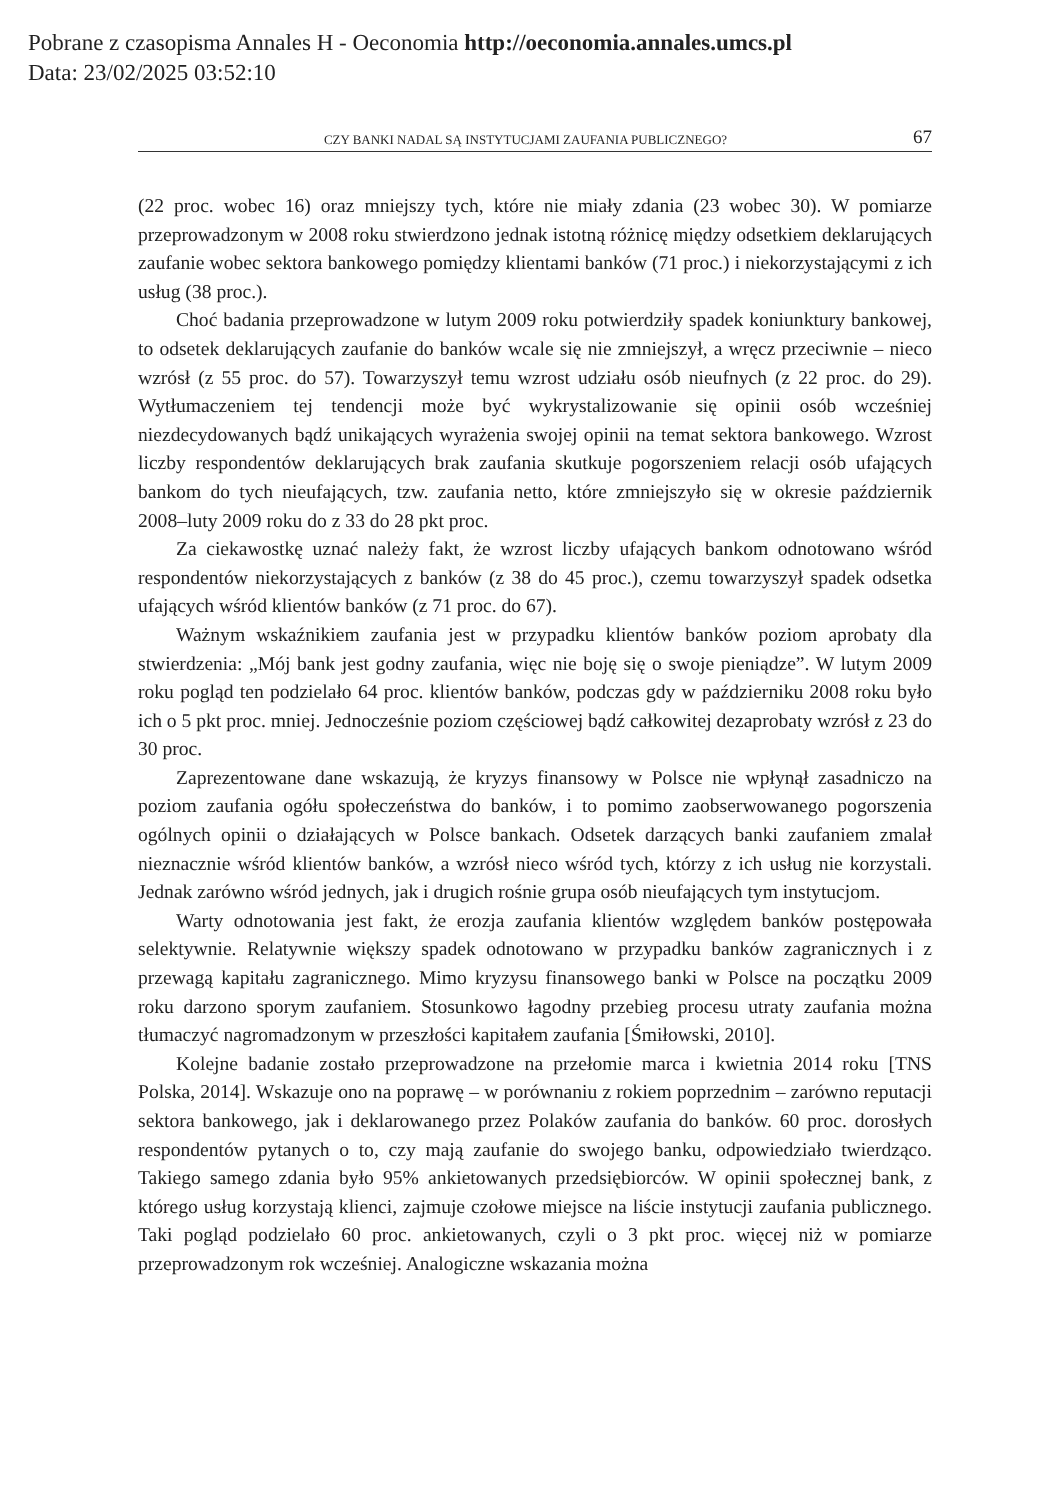Pobrane z czasopisma Annales H - Oeconomia http://oeconomia.annales.umcs.pl
Data: 23/02/2025 03:52:10
CZY BANKI NADAL SĄ INSTYTUCJAMI ZAUFANIA PUBLICZNEGO? 67
(22 proc. wobec 16) oraz mniejszy tych, które nie miały zdania (23 wobec 30). W pomiarze przeprowadzonym w 2008 roku stwierdzono jednak istotną różnicę między odsetkiem deklarujących zaufanie wobec sektora bankowego pomiędzy klientami banków (71 proc.) i niekorzystającymi z ich usług (38 proc.).
Choć badania przeprowadzone w lutym 2009 roku potwierdziły spadek koniunktury bankowej, to odsetek deklarujących zaufanie do banków wcale się nie zmniejszył, a wręcz przeciwnie – nieco wzrósł (z 55 proc. do 57). Towarzyszył temu wzrost udziału osób nieufnych (z 22 proc. do 29). Wytłumaczeniem tej tendencji może być wykrystalizowanie się opinii osób wcześniej niezdecydowanych bądź unikających wyrażenia swojej opinii na temat sektora bankowego. Wzrost liczby respondentów deklarujących brak zaufania skutkuje pogorszeniem relacji osób ufających bankom do tych nieufających, tzw. zaufania netto, które zmniejszyło się w okresie październik 2008–luty 2009 roku do z 33 do 28 pkt proc.
Za ciekawostkę uznać należy fakt, że wzrost liczby ufających bankom odnotowano wśród respondentów niekorzystających z banków (z 38 do 45 proc.), czemu towarzyszył spadek odsetka ufających wśród klientów banków (z 71 proc. do 67).
Ważnym wskaźnikiem zaufania jest w przypadku klientów banków poziom aprobaty dla stwierdzenia: „Mój bank jest godny zaufania, więc nie boję się o swoje pieniądze”. W lutym 2009 roku pogląd ten podzielało 64 proc. klientów banków, podczas gdy w październiku 2008 roku było ich o 5 pkt proc. mniej. Jednocześnie poziom częściowej bądź całkowitej dezaprobaty wzrósł z 23 do 30 proc.
Zaprezentowane dane wskazują, że kryzys finansowy w Polsce nie wpłynął zasadniczo na poziom zaufania ogółu społeczeństwa do banków, i to pomimo zaobserwowanego pogorszenia ogólnych opinii o działających w Polsce bankach. Odsetek darzących banki zaufaniem zmalał nieznacznie wśród klientów banków, a wzrósł nieco wśród tych, którzy z ich usług nie korzystali. Jednak zarówno wśród jednych, jak i drugich rośnie grupa osób nieufających tym instytucjom.
Warty odnotowania jest fakt, że erozja zaufania klientów względem banków postępowała selektywnie. Relatywnie większy spadek odnotowano w przypadku banków zagranicznych i z przewagą kapitału zagranicznego. Mimo kryzysu finansowego banki w Polsce na początku 2009 roku darzono sporym zaufaniem. Stosunkowo łagodny przebieg procesu utraty zaufania można tłumaczyć nagromadzonym w przeszłości kapitałem zaufania [Śmiłowski, 2010].
Kolejne badanie zostało przeprowadzone na przełomie marca i kwietnia 2014 roku [TNS Polska, 2014]. Wskazuje ono na poprawę – w porównaniu z rokiem poprzednim – zarówno reputacji sektora bankowego, jak i deklarowanego przez Polaków zaufania do banków. 60 proc. dorosłych respondentów pytanych o to, czy mają zaufanie do swojego banku, odpowiedziało twierdząco. Takiego samego zdania było 95% ankietowanych przedsiębiorców. W opinii społecznej bank, z którego usług korzystają klienci, zajmuje czołowe miejsce na liście instytucji zaufania publicznego. Taki pogląd podzielało 60 proc. ankietowanych, czyli o 3 pkt proc. więcej niż w pomiarze przeprowadzonym rok wcześniej. Analogiczne wskazania można